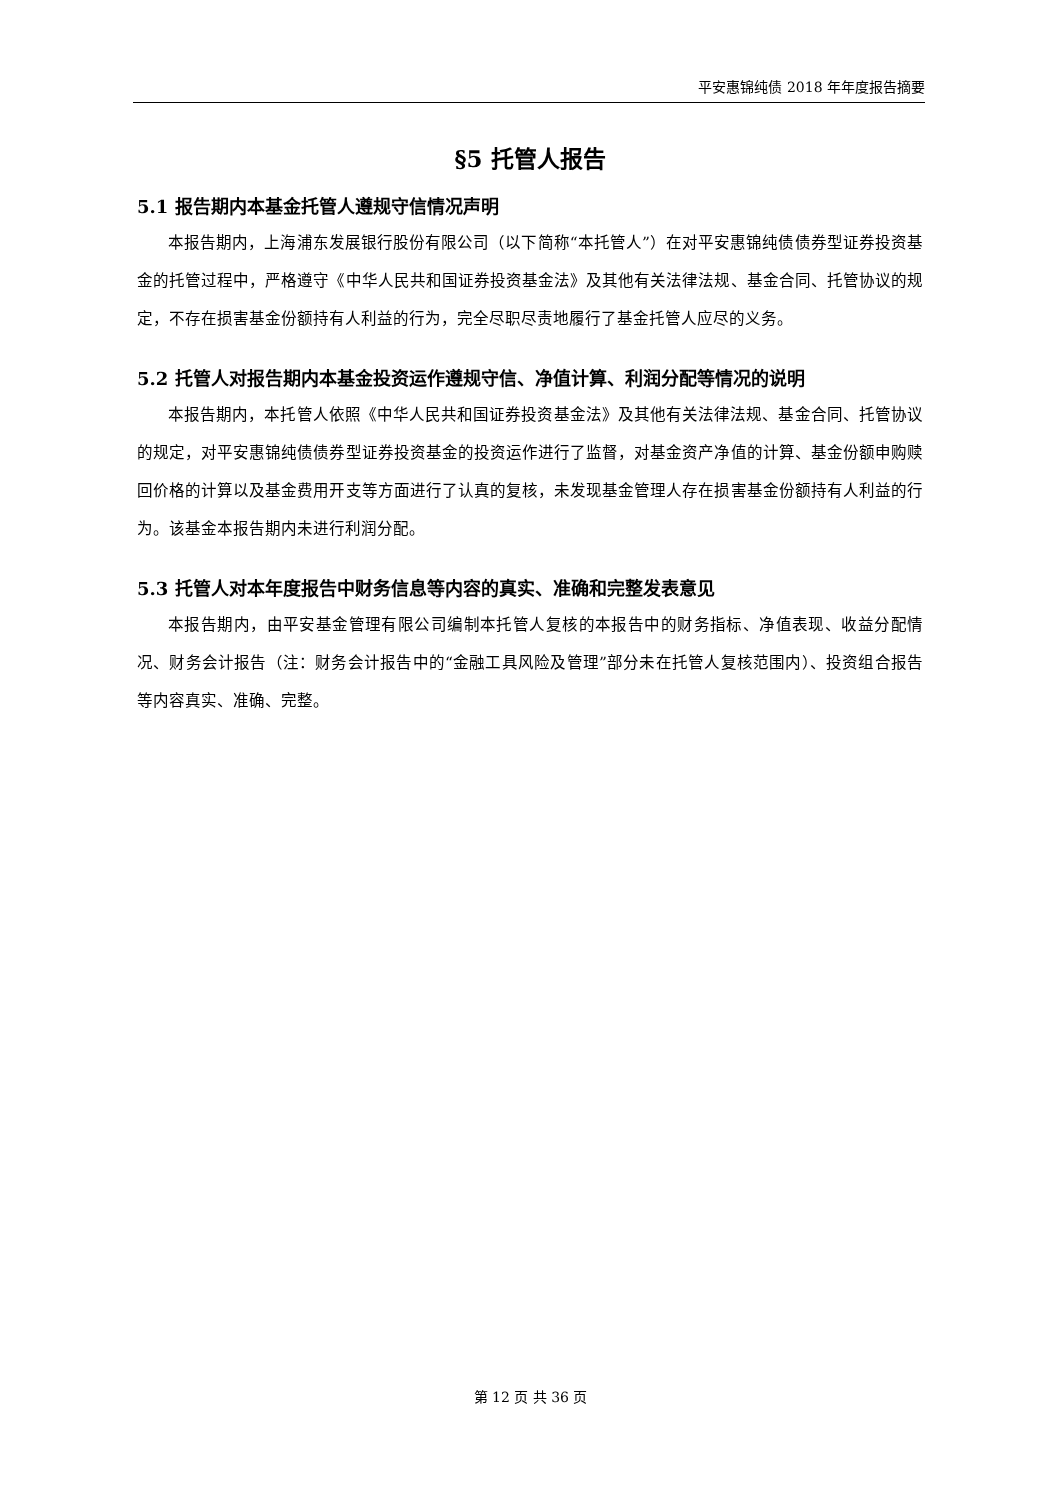平安惠锦纯债 2018 年年度报告摘要
§5 托管人报告
5.1 报告期内本基金托管人遵规守信情况声明
本报告期内，上海浦东发展银行股份有限公司（以下简称“本托管人”）在对平安惠锦纯债债券型证券投资基金的托管过程中，严格遵守《中华人民共和国证券投资基金法》及其他有关法律法规、基金合同、托管协议的规定，不存在损害基金份额持有人利益的行为，完全尽职尽责地履行了基金托管人应尽的义务。
5.2 托管人对报告期内本基金投资运作遵规守信、净值计算、利润分配等情况的说明
本报告期内，本托管人依照《中华人民共和国证券投资基金法》及其他有关法律法规、基金合同、托管协议的规定，对平安惠锦纯债债券型证券投资基金的投资运作进行了监督，对基金资产净值的计算、基金份额申购赎回价格的计算以及基金费用开支等方面进行了认真的复核，未发现基金管理人存在损害基金份额持有人利益的行为。该基金本报告期内未进行利润分配。
5.3 托管人对本年度报告中财务信息等内容的真实、准确和完整发表意见
本报告期内，由平安基金管理有限公司编制本托管人复核的本报告中的财务指标、净值表现、收益分配情况、财务会计报告（注：财务会计报告中的“金融工具风险及管理”部分未在托管人复核范围内）、投资组合报告等内容真实、准确、完整。
第 12 页 共 36 页